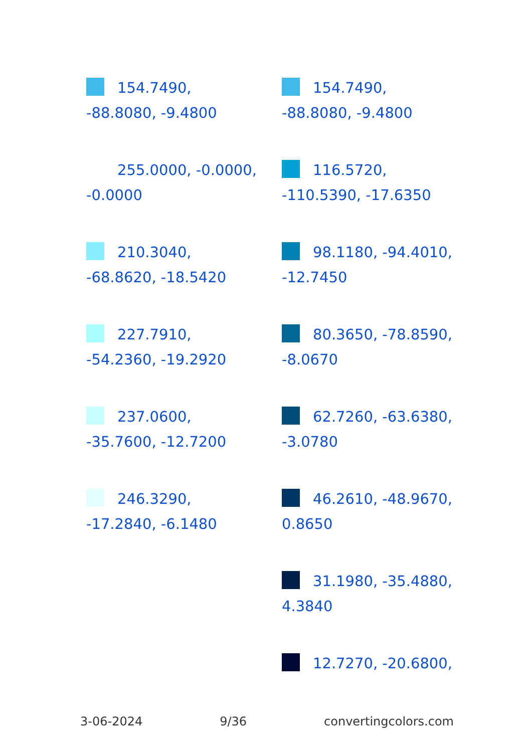154.7490,
-88.8080, -9.4800
255.0000, -0.0000,
-0.0000
210.3040,
-68.8620, -18.5420
227.7910,
-54.2360, -19.2920
237.0600,
-35.7600, -12.7200
246.3290,
-17.2840, -6.1480
154.7490,
-88.8080, -9.4800
116.5720,
-110.5390, -17.6350
98.1180, -94.4010,
-12.7450
80.3650, -78.8590,
-8.0670
62.7260, -63.6380,
-3.0780
46.2610, -48.9670,
0.8650
31.1980, -35.4880,
4.3840
12.7270, -20.6800,
3-06-2024 9/36 convertingcolors.com